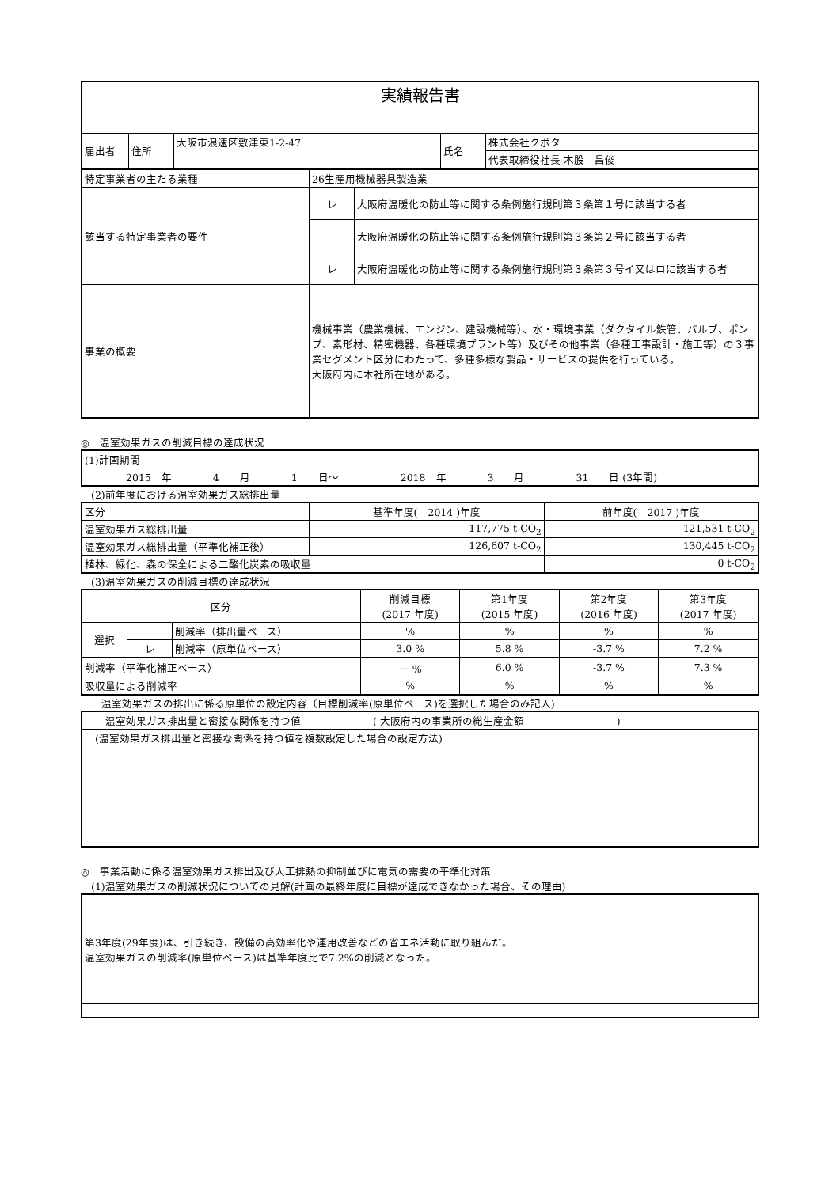| 実績報告書 | | | | |
| 届出者 | 住所 | 大阪市浪速区敷津東1-2-47 | 氏名 | 株式会社クボタ |
| | | | | 代表取締役社長 木股 昌俊 |
| 特定事業者の主たる業種 | 26生産用機械器具製造業 | |
| 該当する特定事業者の要件 | レ | 大阪府温暖化の防止等に関する条例施行規則第３条第１号に該当する者 |
| | | 大阪府温暖化の防止等に関する条例施行規則第３条第２号に該当する者 |
| | レ | 大阪府温暖化の防止等に関する条例施行規則第３条第３号イ又はロに該当する者 |
| 事業の概要 | 機械事業（農業機械、エンジン、建設機械等）、水・環境事業（ダクタイル鉄管、バルブ、ポンプ、素形材、精密機器、各種環境プラント等）及びその他事業（各種工事設計・施工等）の３事業セグメント区分にわたって、多種多様な製品・サービスの提供を行っている。 大阪府内に本社所在地がある。 | |
◎　温室効果ガスの削減目標の達成状況
| (1)計画期間 |
| 2015 年 4 月 1 日～ 2018 年 3 月 31 日 (3年間) |
　(2)前年度における温室効果ガス総排出量
| 区分 | 基準年度( 2014 )年度 | 前年度( 2017 )年度 |
| 温室効果ガス総排出量 | 117,775 t-CO<sub>2</sub> | 121,531 t-CO<sub>2</sub> |
| 温室効果ガス総排出量（平準化補正後） | 126,607 t-CO<sub>2</sub> | 130,445 t-CO<sub>2</sub> |
| 植林、緑化、森の保全による二酸化炭素の吸収量 | | 0 t-CO<sub>2</sub> |
　(3)温室効果ガスの削減目標の達成状況
| 区分 | | | 削減目標 (2017 年度) | 第1年度 (2015 年度) | 第2年度 (2016 年度) | 第3年度 (2017 年度) |
| 選択 | | 削減率（排出量ベース） | % | % | % | % |
| | レ | 削減率（原単位ベース） | 3.0 % | 5.8 % | -3.7 % | 7.2 % |
| 削減率（平準化補正ベース） | | | － % | 6.0 % | -3.7 % | 7.3 % |
| 吸収量による削減率 | | | % | % | % | % |
　　温室効果ガスの排出に係る原単位の設定内容（目標削減率(原単位ベース)を選択した場合のみ記入)
| 温室効果ガス排出量と密接な関係を持つ値 ( 大阪府内の事業所の総生産金額 ) |
| (温室効果ガス排出量と密接な関係を持つ値を複数設定した場合の設定方法) |
◎　事業活動に係る温室効果ガス排出及び人工排熱の抑制並びに電気の需要の平準化対策
　(1)温室効果ガスの削減状況についての見解(計画の最終年度に目標が達成できなかった場合、その理由)
| 第3年度(29年度)は、引き続き、設備の高効率化や運用改善などの省エネ活動に取り組んだ。 温室効果ガスの削減率(原単位ベース)は基準年度比で7.2%の削減となった。 |